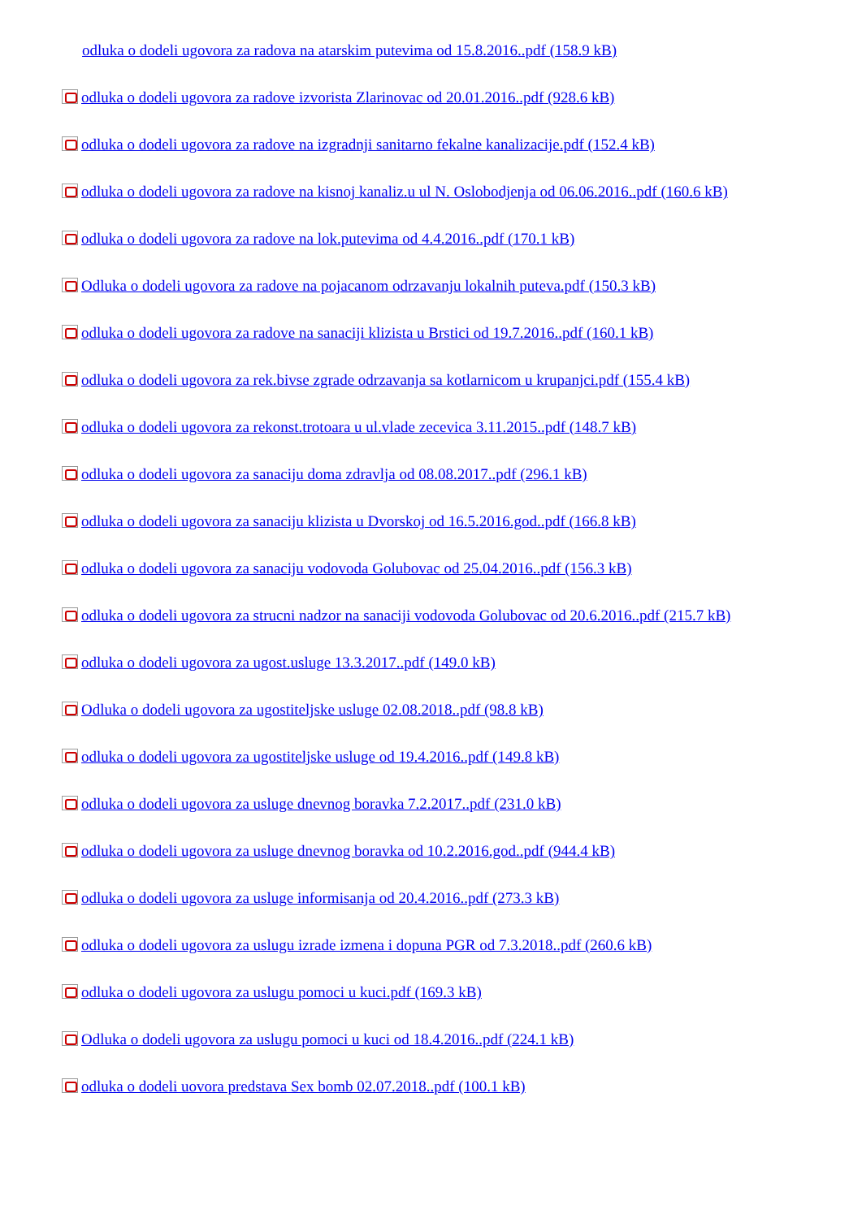odluka o dodeli ugovora za radova na atarskim putevima od 15.8.2016..pdf (158.9 kB)
odluka o dodeli ugovora za radove izvorista Zlarinovac od 20.01.2016..pdf (928.6 kB)
odluka o dodeli ugovora za radove na izgradnji sanitarno fekalne kanalizacije.pdf (152.4 kB)
odluka o dodeli ugovora za radove na kisnoj kanaliz.u ul N. Oslobodjenja od 06.06.2016..pdf (160.6 kB)
odluka o dodeli ugovora za radove na lok.putevima od 4.4.2016..pdf (170.1 kB)
Odluka o dodeli ugovora za radove na pojacanom odrzavanju lokalnih puteva.pdf (150.3 kB)
odluka o dodeli ugovora za radove na sanaciji klizista u Brstici od 19.7.2016..pdf (160.1 kB)
odluka o dodeli ugovora za rek.bivse zgrade odrzavanja sa kotlarnicom u krupanjci.pdf (155.4 kB)
odluka o dodeli ugovora za rekonst.trotoara u ul.vlade zecevica 3.11.2015..pdf (148.7 kB)
odluka o dodeli ugovora za sanaciju doma zdravlja od 08.08.2017..pdf (296.1 kB)
odluka o dodeli ugovora za sanaciju klizista u Dvorskoj od 16.5.2016.god..pdf (166.8 kB)
odluka o dodeli ugovora za sanaciju vodovoda Golubovac od 25.04.2016..pdf (156.3 kB)
odluka o dodeli ugovora za strucni nadzor na sanaciji vodovoda Golubovac od 20.6.2016..pdf (215.7 kB)
odluka o dodeli ugovora za ugost.usluge 13.3.2017..pdf (149.0 kB)
Odluka o dodeli ugovora za ugostiteljske usluge 02.08.2018..pdf (98.8 kB)
odluka o dodeli ugovora za ugostiteljske usluge od 19.4.2016..pdf (149.8 kB)
odluka o dodeli ugovora za usluge dnevnog boravka 7.2.2017..pdf (231.0 kB)
odluka o dodeli ugovora za usluge dnevnog boravka od 10.2.2016.god..pdf (944.4 kB)
odluka o dodeli ugovora za usluge informisanja od 20.4.2016..pdf (273.3 kB)
odluka o dodeli ugovora za uslugu izrade izmena i dopuna PGR od 7.3.2018..pdf (260.6 kB)
odluka o dodeli ugovora za uslugu pomoci u kuci.pdf (169.3 kB)
Odluka o dodeli ugovora za uslugu pomoci u kuci od 18.4.2016..pdf (224.1 kB)
odluka o dodeli uovora predstava Sex bomb 02.07.2018..pdf (100.1 kB)